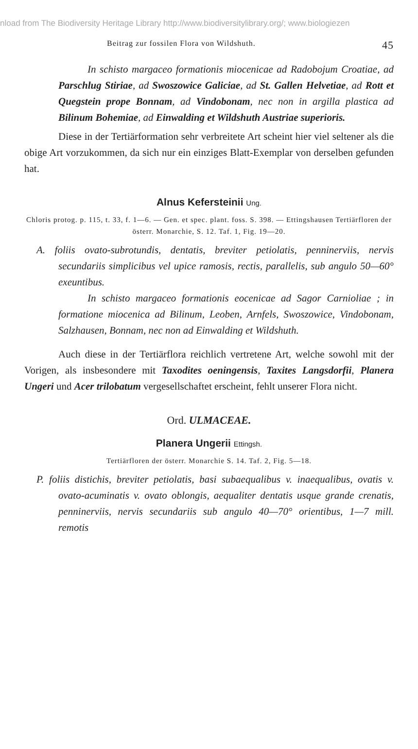nload from The Biodiversity Heritage Library http://www.biodiversitylibrary.org/; www.biologiezen
Beitrag zur fossilen Flora von Wildshuth. 45
In schisto margaceo formationis miocenicae ad Radobojum Croatiae, ad Parschlug Stiriae, ad Swoszowice Galiciae, ad St. Gallen Helvetiae, ad Rott et Quegstein prope Bonnam, ad Vindobonam, nec non in argilla plastica ad Bilinum Bohemiae, ad Einwalding et Wildshuth Austriae superioris.
Diese in der Tertiärformation sehr verbreitete Art scheint hier viel seltener als die obige Art vorzukommen, da sich nur ein einziges Blatt-Exemplar von derselben gefunden hat.
Alnus Kefersteinii Ung.
Chloris protog. p. 115, t. 33, f. 1—6. — Gen. et spec. plant. foss. S. 398. — Ettingshausen Tertiärfloren der österr. Monarchie, S. 12. Taf. 1, Fig. 19—20.
A. foliis ovato-subrotundis, dentatis, breviter petiolatis, penninerviis, nervis secundariis simplicibus vel upice ramosis, rectis, parallelis, sub angulo 50—60° exeuntibus.
In schisto margaceo formationis eocenicae ad Sagor Carnioliae ; in formatione miocenica ad Bilinum, Leoben, Arnfels, Swoszowice, Vindobonam, Salzhausen, Bonnam, nec non ad Einwalding et Wildshuth.
Auch diese in der Tertiärflora reichlich vertretene Art, welche sowohl mit der Vorigen, als insbesondere mit Taxodites oeningensis, Taxites Langsdorfii, Planera Ungeri und Acer trilobatum vergesellschaftet erscheint, fehlt unserer Flora nicht.
Ord. ULMACEAE.
Planera Ungerii Ettingsh.
Tertiärfloren der österr. Monarchie S. 14. Taf. 2, Fig. 5—18.
P. foliis distichis, breviter petiolatis, basi subaequalibus v. inaequalibus, ovatis v. ovato-acuminatis v. ovato oblongis, aequaliter dentatis usque grande crenatis, penninerviis, nervis secundariis sub angulo 40—70° orientibus, 1—7 mill. remotis